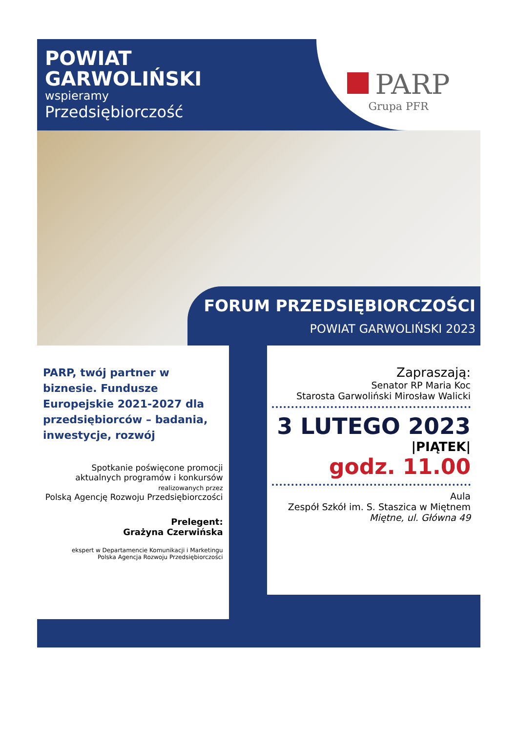POWIAT
GARWOLIŃSKI
wspieramy
Przedsiębiorczość
PARP
Grupa PFR
FORUM PRZEDSIĘBIORCZOŚCI
POWIAT GARWOLIŃSKI 2023
PARP, twój partner w biznesie. Fundusze Europejskie 2021-2027 dla przedsiębiorców – badania, inwestycje, rozwój
Spotkanie poświęcone promocji
aktualnych programów i konkursów
realizowanych przez
Polską Agencję Rozwoju Przedsiębiorczości
Prelegent:
Grażyna Czerwińska
ekspert w Departamencie Komunikacji i Marketingu
Polska Agencja Rozwoju Przedsiębiorczości
Zapraszają:
Senator RP Maria Koc
Starosta Garwoliński Mirosław Walicki
3 LUTEGO 2023
|PIĄTEK|
godz. 11.00
Aula
Zespół Szkół im. S. Staszica w Miętnem
Miętne, ul. Główna 49